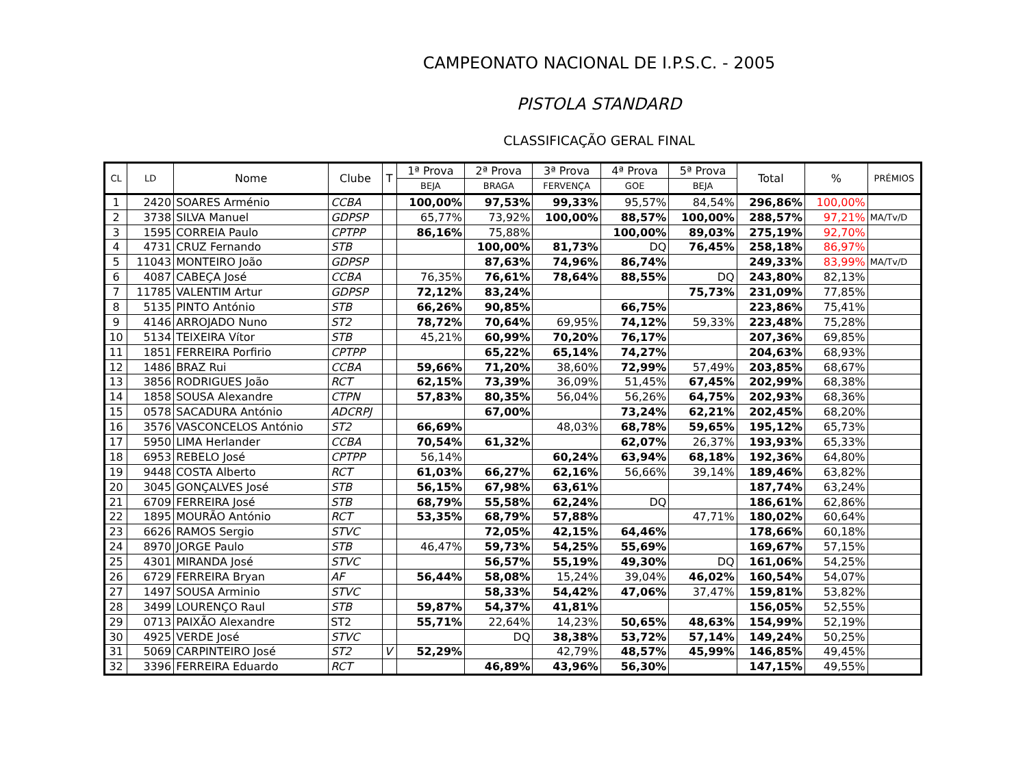CAMPEONATO NACIONAL DE I.P.S.C. - 2005
PISTOLA STANDARD
CLASSIFICAÇÃO GERAL FINAL
| CL | LD | Nome | Clube | T | 1ª Prova | 2ª Prova | 3ª Prova | 4ª Prova | 5ª Prova | Total | % | PRÉMIOS |
| --- | --- | --- | --- | --- | --- | --- | --- | --- | --- | --- | --- | --- |
| | | | | | BEJA | BRAGA | FERVENÇA | GOE | BEJA | | | |
| 1 | 2420 | SOARES Arménio | CCBA | | 100,00% | 97,53% | 99,33% | 95,57% | 84,54% | 296,86% | 100,00% | |
| 2 | 3738 | SILVA Manuel | GDPSP | | 65,77% | 73,92% | 100,00% | 88,57% | 100,00% | 288,57% | 97,21% | MA/Tv/D |
| 3 | 1595 | CORREIA Paulo | CPTPP | | 86,16% | 75,88% | | 100,00% | 89,03% | 275,19% | 92,70% | |
| 4 | 4731 | CRUZ Fernando | STB | | | 100,00% | 81,73% | DQ | 76,45% | 258,18% | 86,97% | |
| 5 | 11043 | MONTEIRO João | GDPSP | | | 87,63% | 74,96% | 86,74% | | 249,33% | 83,99% | MA/Tv/D |
| 6 | 4087 | CABEÇA José | CCBA | | 76,35% | 76,61% | 78,64% | 88,55% | DQ | 243,80% | 82,13% | |
| 7 | 11785 | VALENTIM Artur | GDPSP | | 72,12% | 83,24% | | | 75,73% | 231,09% | 77,85% | |
| 8 | 5135 | PINTO António | STB | | 66,26% | 90,85% | | 66,75% | | 223,86% | 75,41% | |
| 9 | 4146 | ARROJADO Nuno | ST2 | | 78,72% | 70,64% | 69,95% | 74,12% | 59,33% | 223,48% | 75,28% | |
| 10 | 5134 | TEIXEIRA Vítor | STB | | 45,21% | 60,99% | 70,20% | 76,17% | | 207,36% | 69,85% | |
| 11 | 1851 | FERREIRA Porfirio | CPTPP | | | 65,22% | 65,14% | 74,27% | | 204,63% | 68,93% | |
| 12 | 1486 | BRAZ Rui | CCBA | | 59,66% | 71,20% | 38,60% | 72,99% | 57,49% | 203,85% | 68,67% | |
| 13 | 3856 | RODRIGUES João | RCT | | 62,15% | 73,39% | 36,09% | 51,45% | 67,45% | 202,99% | 68,38% | |
| 14 | 1858 | SOUSA Alexandre | CTPN | | 57,83% | 80,35% | 56,04% | 56,26% | 64,75% | 202,93% | 68,36% | |
| 15 | 0578 | SACADURA António | ADCRPJ | | | 67,00% | | 73,24% | 62,21% | 202,45% | 68,20% | |
| 16 | 3576 | VASCONCELOS António | ST2 | | 66,69% | | 48,03% | 68,78% | 59,65% | 195,12% | 65,73% | |
| 17 | 5950 | LIMA Herlander | CCBA | | 70,54% | 61,32% | | 62,07% | 26,37% | 193,93% | 65,33% | |
| 18 | 6953 | REBELO José | CPTPP | | 56,14% | | 60,24% | 63,94% | 68,18% | 192,36% | 64,80% | |
| 19 | 9448 | COSTA Alberto | RCT | | 61,03% | 66,27% | 62,16% | 56,66% | 39,14% | 189,46% | 63,82% | |
| 20 | 3045 | GONÇALVES José | STB | | 56,15% | 67,98% | 63,61% | | | 187,74% | 63,24% | |
| 21 | 6709 | FERREIRA José | STB | | 68,79% | 55,58% | 62,24% | DQ | | 186,61% | 62,86% | |
| 22 | 1895 | MOURÃO António | RCT | | 53,35% | 68,79% | 57,88% | | 47,71% | 180,02% | 60,64% | |
| 23 | 6626 | RAMOS Sergio | STVC | | | 72,05% | 42,15% | 64,46% | | 178,66% | 60,18% | |
| 24 | 8970 | JORGE Paulo | STB | | 46,47% | 59,73% | 54,25% | 55,69% | | 169,67% | 57,15% | |
| 25 | 4301 | MIRANDA José | STVC | | | 56,57% | 55,19% | 49,30% | DQ | 161,06% | 54,25% | |
| 26 | 6729 | FERREIRA Bryan | AF | | 56,44% | 58,08% | 15,24% | 39,04% | 46,02% | 160,54% | 54,07% | |
| 27 | 1497 | SOUSA Arminio | STVC | | | 58,33% | 54,42% | 47,06% | 37,47% | 159,81% | 53,82% | |
| 28 | 3499 | LOURENÇO Raul | STB | | 59,87% | 54,37% | 41,81% | | | 156,05% | 52,55% | |
| 29 | 0713 | PAIXÃO Alexandre | ST2 | | 55,71% | 22,64% | 14,23% | 50,65% | 48,63% | 154,99% | 52,19% | |
| 30 | 4925 | VERDE José | STVC | | | DQ | 38,38% | 53,72% | 57,14% | 149,24% | 50,25% | |
| 31 | 5069 | CARPINTEIRO José | ST2 | V | 52,29% | | 42,79% | 48,57% | 45,99% | 146,85% | 49,45% | |
| 32 | 3396 | FERREIRA Eduardo | RCT | | | 46,89% | 43,96% | 56,30% | | 147,15% | 49,55% | |